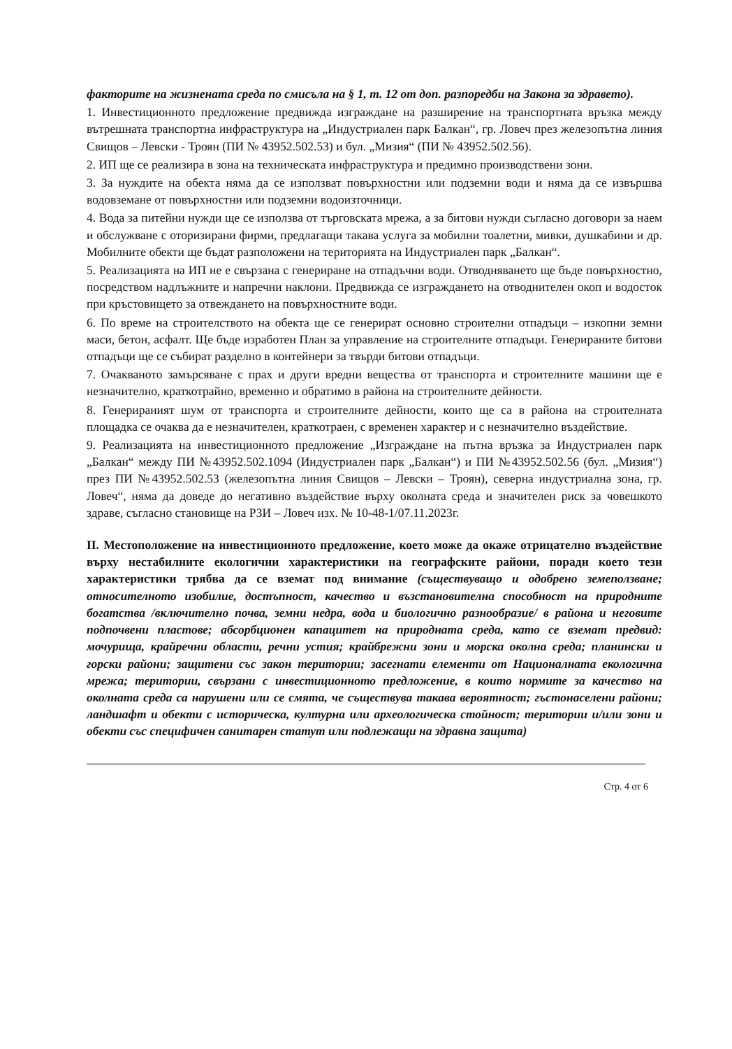факторите на жизнената среда по смисъла на § 1, т. 12 от доп. разпоредби на Закона за здравето).
1. Инвестиционното предложение предвижда изграждане на разширение на транспортната връзка между вътрешната транспортна инфраструктура на „Индустриален парк Балкан“, гр. Ловеч през железопътна линия Свищов – Левски - Троян (ПИ № 43952.502.53) и бул. „Мизия“ (ПИ № 43952.502.56).
2. ИП ще се реализира в зона на техническата инфраструктура и предимно производствени зони.
3. За нуждите на обекта няма да се използват повърхностни или подземни води и няма да се извършва водовземане от повърхностни или подземни водоизточници.
4. Вода за питейни нужди ще се използва от търговската мрежа, а за битови нужди съгласно договори за наем и обслужване с оторизирани фирми, предлагащи такава услуга за мобилни тоалетни, мивки, душкабини и др. Мобилните обекти ще бъдат разположени на територията на Индустриален парк „Балкан“.
5. Реализацията на ИП не е свързана с генериране на отпадъчни води. Отводняването ще бъде повърхностно, посредством надлъжните и напречни наклони. Предвижда се изграждането на отводнителен окоп и водосток при кръстовището за отвеждането на повърхностните води.
6. По време на строителството на обекта ще се генерират основно строителни отпадъци – изкопни земни маси, бетон, асфалт. Ще бъде изработен План за управление на строителните отпадъци. Генерираните битови отпадъци ще се събират разделно в контейнери за твърди битови отпадъци.
7. Очакваното замърсяване с прах и други вредни вещества от транспорта и строителните машини ще е незначително, краткотрайно, временно и обратимо в района на строителните дейности.
8. Генерираният шум от транспорта и строителните дейности, които ще са в района на строителната площадка се очаква да е незначителен, краткотраен, с временен характер и с незначително въздействие.
9. Реализацията на инвестиционното предложение „Изграждане на пътна връзка за Индустриален парк „Балкан“ между ПИ №43952.502.1094 (Индустриален парк „Балкан“) и ПИ №43952.502.56 (бул. „Мизия“) през ПИ №43952.502.53 (железопътна линия Свищов – Левски – Троян), северна индустриална зона, гр. Ловеч“, няма да доведе до негативно въздействие върху околната среда и значителен риск за човешкото здраве, съгласно становище на РЗИ – Ловеч изх. № 10-48-1/07.11.2023г.
II. Местоположение на инвестиционното предложение, което може да окаже отрицателно въздействие върху нестабилните екологични характеристики на географските райони, поради което тези характеристики трябва да се вземат под внимание (съществуващо и одобрено земеползване; относителното изобилие, достъпност, качество и възстановителна способност на природните богатства /включително почва, земни недра, вода и биологично разнообразие/ в района и неговите подпочвени пластове; абсорбционен капацитет на природната среда, като се вземат предвид: мочурища, крайречни области, речни устия; крайбрежни зони и морска околна среда; планински и горски райони; защитени със закон територии; засегнати елементи от Националната екологична мрежа; територии, свързани с инвестиционното предложение, в които нормите за качество на околната среда са нарушени или се смята, че съществува такава вероятност; гъстонаселени райони; ландшафт и обекти с историческа, културна или археологическа стойност; територии и/или зони и обекти със специфичен санитарен статут или подлежащи на здравна защита)
Стр. 4 от 6